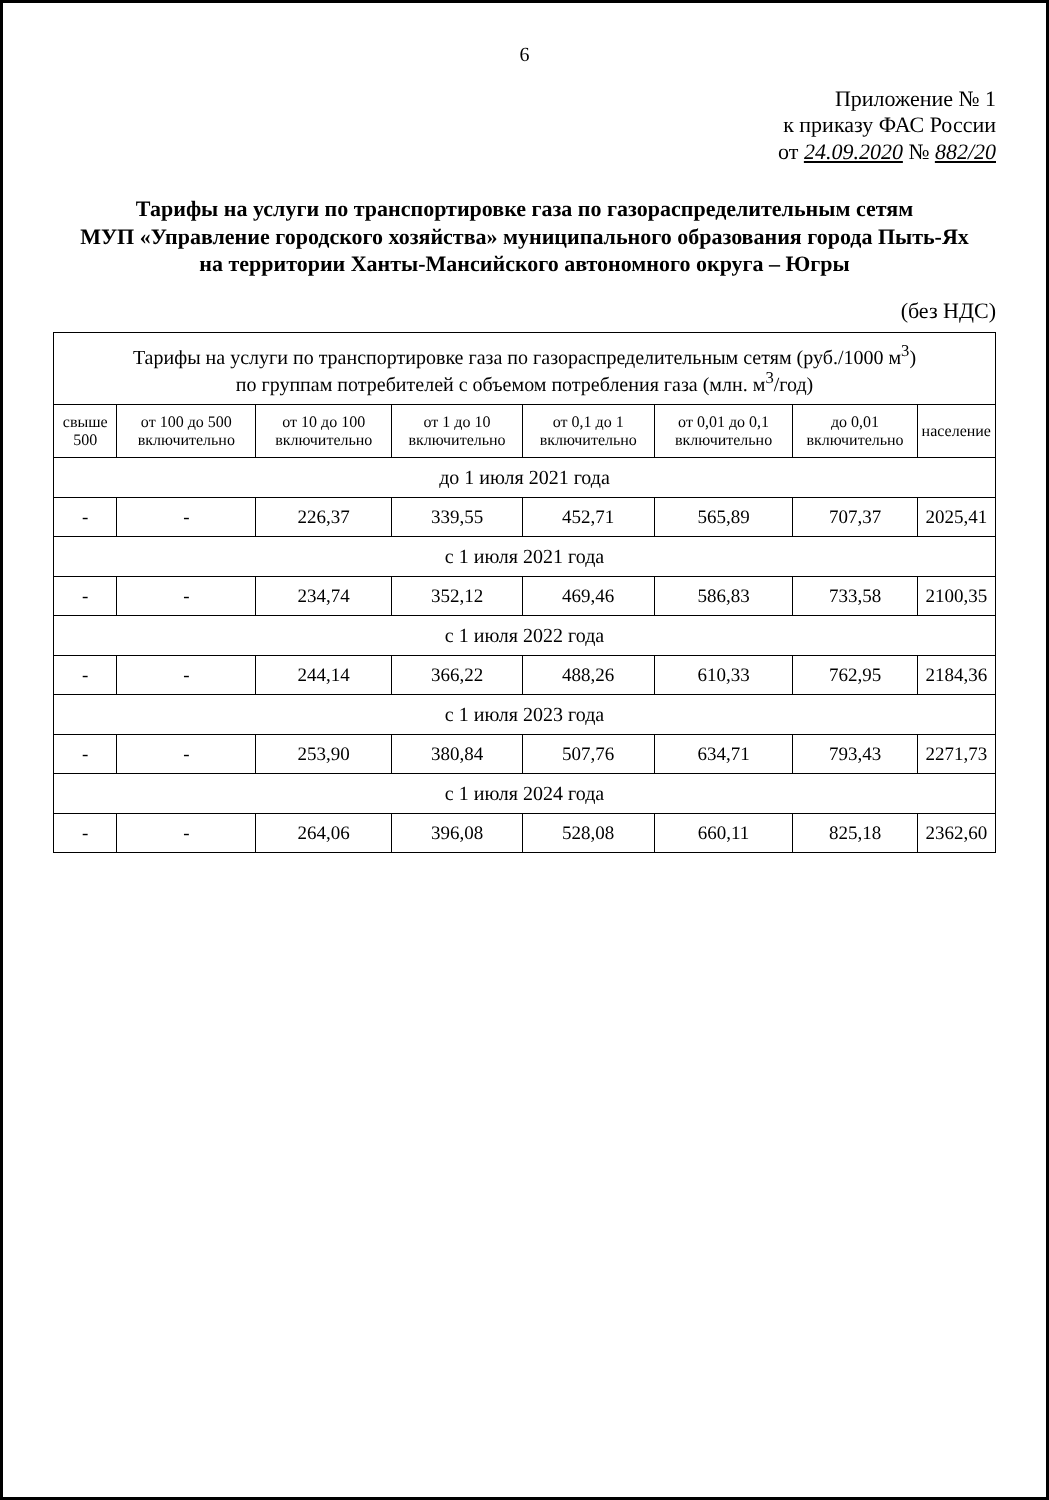6
Приложение № 1
к приказу ФАС России
от 24.09.2020 № 882/20
Тарифы на услуги по транспортировке газа по газораспределительным сетям
МУП «Управление городского хозяйства» муниципального образования города Пыть-Ях
на территории Ханты-Мансийского автономного округа – Югры
(без НДС)
| Тарифы на услуги по транспортировке газа по газораспределительным сетям (руб./1000 м<sup>3</sup>) по группам потребителей с объемом потребления газа (млн. м<sup>3</sup>/год) | | | | | | | |
| --- | --- | --- | --- | --- | --- | --- | --- |
| свыше 500 | от 100 до 500 включительно | от 10 до 100 включительно | от 1 до 10 включительно | от 0,1 до 1 включительно | от 0,01 до 0,1 включительно | до 0,01 включительно | население |
| до 1 июля 2021 года | | | | | | | |
| - | - | 226,37 | 339,55 | 452,71 | 565,89 | 707,37 | 2025,41 |
| с 1 июля 2021 года | | | | | | | |
| - | - | 234,74 | 352,12 | 469,46 | 586,83 | 733,58 | 2100,35 |
| с 1 июля 2022 года | | | | | | | |
| - | - | 244,14 | 366,22 | 488,26 | 610,33 | 762,95 | 2184,36 |
| с 1 июля 2023 года | | | | | | | |
| - | - | 253,90 | 380,84 | 507,76 | 634,71 | 793,43 | 2271,73 |
| с 1 июля 2024 года | | | | | | | |
| - | - | 264,06 | 396,08 | 528,08 | 660,11 | 825,18 | 2362,60 |